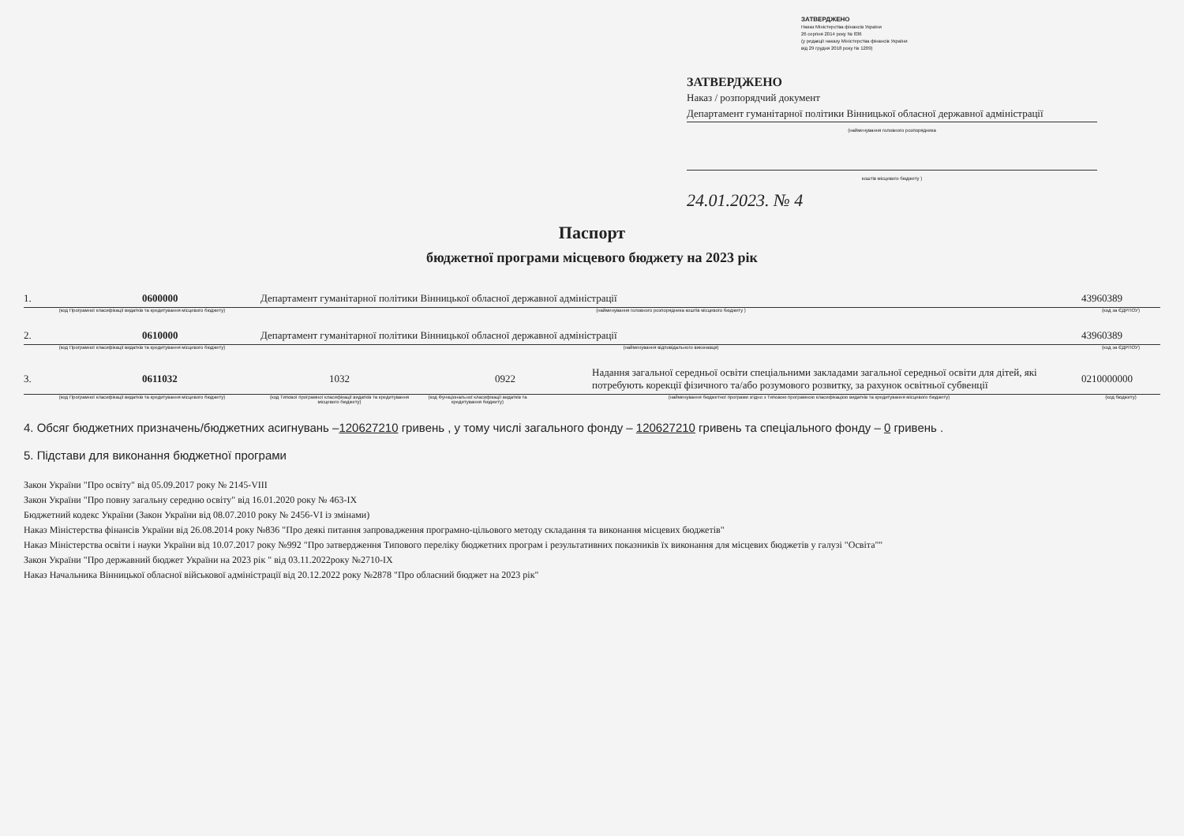ЗАТВЕРДЖЕНО
Наказ Міністерства фінансів України
26 серпня 2014 року № 836
(у редакції наказу Міністерства фінансів України
від 29 грудня 2018 року № 1209)
ЗАТВЕРДЖЕНО
Наказ / розпорядчий документ
Департамент гуманітарної політики Вінницької обласної державної адміністрації
(найменування головного розпорядника
коштів місцевого бюджету )
24.01.2023. № 4
Паспорт
бюджетної програми місцевого бюджету на 2023 рік
1. 0600000 Департамент гуманітарної політики Вінницької обласної державної адміністрації 43960389
(код Програмної класифікації видатків та кредитування місцевого бюджету) (найменування головного розпорядника коштів місцевого бюджету ) (код за ЄДРПОУ)
2. 0610000 Департамент гуманітарної політики Вінницької обласної державної адміністрації 43960389
(код Програмної класифікації видатків та кредитування місцевого бюджету) (найменування відповідального виконавця) (код за ЄДРПОУ)
3. 0611032 1032 0922 Надання загальної середньої освіти спеціальними закладами загальної середньої освіти для дітей, які потребують корекції фізичного та/або розумового розвитку, за рахунок освітньої субвенції 0210000000
(код Програмної класифікації видатків та кредитування місцевого бюджету) (код Типової програмної класифікації видатків та кредитування місцевого бюджету) (код Функціональної класифікації видатків та кредитування бюджету) (найменування бюджетної програми згідно з Типовою програмною класифікацією видатків та кредитування місцевого бюджету) (код бюджету)
4. Обсяг бюджетних призначень/бюджетних асигнувань –120627210 гривень , у тому числі загального фонду – 120627210 гривень та спеціального фонду – 0 гривень .
5. Підстави для виконання бюджетної програми
Закон України "Про освіту" від 05.09.2017 року № 2145-VIII
Закон України "Про повну загальну середню освіту" від 16.01.2020 року № 463-IX
Бюджетний кодекс України (Закон України від 08.07.2010 року № 2456-VI із змінами)
Наказ Міністерства фінансів України від 26.08.2014 року №836 "Про деякі питання запровадження програмно-цільового методу складання та виконання місцевих бюджетів"
Наказ Міністерства освіти і науки України від 10.07.2017 року №992 "Про затвердження Типового переліку бюджетних програм і результативних показників їх виконання для місцевих бюджетів у галузі "Освіта""
Закон України "Про державний бюджет України на 2023 рік " від 03.11.2022року №2710-IX
Наказ Начальника Вінницької обласної військової адміністрації від 20.12.2022 року №2878 "Про обласний бюджет на 2023 рік"